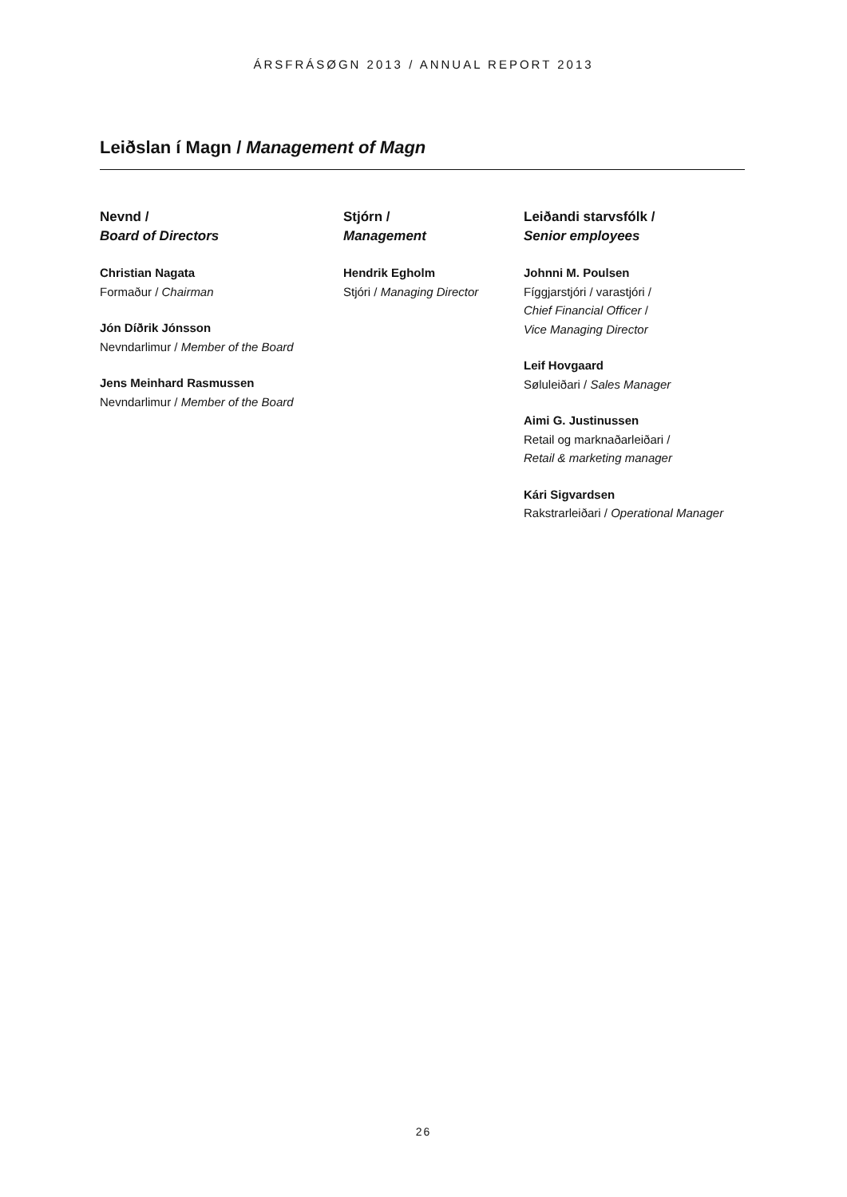ÁRSFRÁSØGN 2013 / ANNUAL REPORT 2013
Leiðslan í Magn / Management of Magn
Nevnd /
Board of Directors
Christian Nagata
Formaður / Chairman
Jón Díðrik Jónsson
Nevndarlimur / Member of the Board
Jens Meinhard Rasmussen
Nevndarlimur / Member of the Board
Stjórn /
Management
Hendrik Egholm
Stjóri / Managing Director
Leiðandi starvsfólk /
Senior employees
Johnni M. Poulsen
Fíggjarstjóri / varastjóri /
Chief Financial Officer /
Vice Managing Director
Leif Hovgaard
Søluleiðari / Sales Manager
Aimi G. Justinussen
Retail og marknaðarleiðari /
Retail & marketing manager
Kári Sigvardsen
Rakstrarleiðari / Operational Manager
26